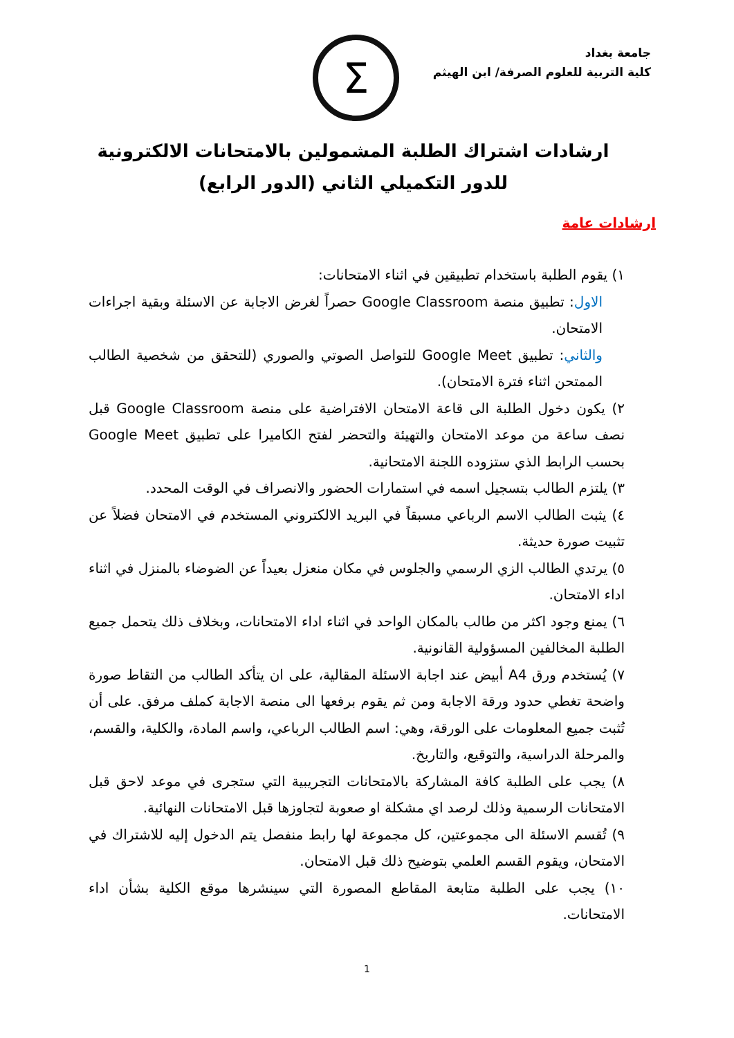جامعة بغداد
كلية التربية للعلوم الصرفة/ ابن الهيثم
Σ
ارشادات اشتراك الطلبة المشمولين بالامتحانات الالكترونية للدور التكميلي الثاني (الدور الرابع)
ارشادات عامة
١) يقوم الطلبة باستخدام تطبيقين في اثناء الامتحانات:
الاول: تطبيق منصة Google Classroom حصراً لغرض الاجابة عن الاسئلة وبقية اجراءات الامتحان.
والثاني: تطبيق Google Meet للتواصل الصوتي والصوري (للتحقق من شخصية الطالب الممتحن اثناء فترة الامتحان).
٢) يكون دخول الطلبة الى قاعة الامتحان الافتراضية على منصة Google Classroom قبل نصف ساعة من موعد الامتحان والتهيئة والتحضر لفتح الكاميرا على تطبيق Google Meet بحسب الرابط الذي ستزوده اللجنة الامتحانية.
٣) يلتزم الطالب بتسجيل اسمه في استمارات الحضور والانصراف في الوقت المحدد.
٤) يثبت الطالب الاسم الرباعي مسبقاً في البريد الالكتروني المستخدم في الامتحان فضلاً عن تثبيت صورة حديثة.
٥) يرتدي الطالب الزي الرسمي والجلوس في مكان منعزل بعيداً عن الضوضاء بالمنزل في اثناء اداء الامتحان.
٦) يمنع وجود اكثر من طالب بالمكان الواحد في اثناء اداء الامتحانات، وبخلاف ذلك يتحمل جميع الطلبة المخالفين المسؤولية القانونية.
٧) يُستخدم ورق A4 أبيض عند اجابة الاسئلة المقالية، على ان يتأكد الطالب من التقاط صورة واضحة تغطي حدود ورقة الاجابة ومن ثم يقوم برفعها الى منصة الاجابة كملف مرفق. على أن تُثبت جميع المعلومات على الورقة، وهي: اسم الطالب الرباعي، واسم المادة، والكلية، والقسم، والمرحلة الدراسية، والتوقيع، والتاريخ.
٨) يجب على الطلبة كافة المشاركة بالامتحانات التجريبية التي ستجرى في موعد لاحق قبل الامتحانات الرسمية وذلك لرصد اي مشكلة او صعوبة لتجاوزها قبل الامتحانات النهائية.
٩) تُقسم الاسئلة الى مجموعتين، كل مجموعة لها رابط منفصل يتم الدخول إليه للاشتراك في الامتحان، ويقوم القسم العلمي بتوضيح ذلك قبل الامتحان.
١٠) يجب على الطلبة متابعة المقاطع المصورة التي سينشرها موقع الكلية بشأن اداء الامتحانات.
1